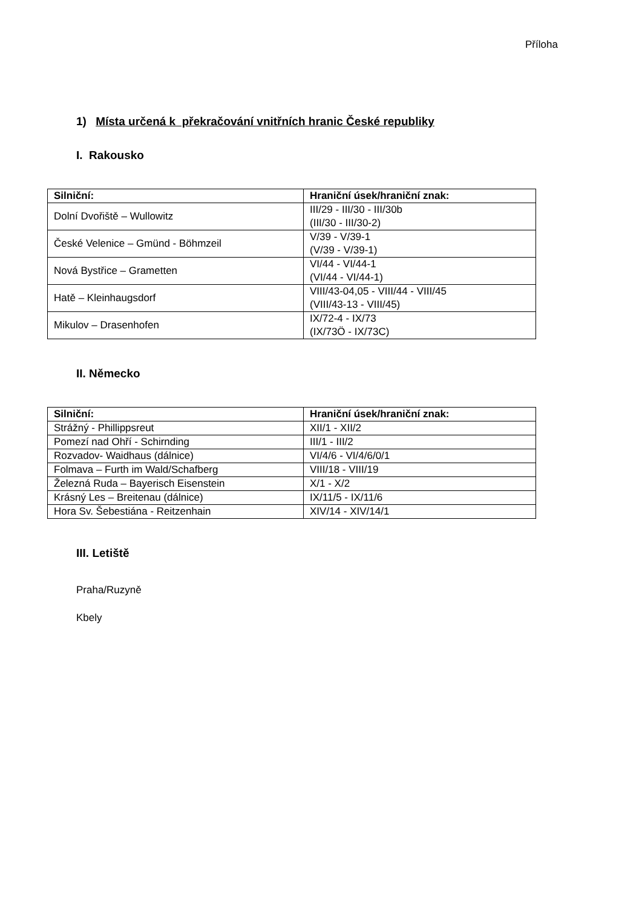Příloha
1) Místa určená k překračování vnitřních hranic České republiky
I. Rakousko
| Silniční: | Hraniční úsek/hraniční znak: |
| --- | --- |
| Dolní Dvořiště – Wullowitz | III/29 - III/30 - III/30b (III/30 - III/30-2) |
| České Velenice – Gmünd - Böhmzeil | V/39 - V/39-1 (V/39 - V/39-1) |
| Nová Bystřice – Grametten | VI/44 - VI/44-1 (VI/44 - VI/44-1) |
| Hatě – Kleinhaugsdorf | VIII/43-04,05 - VIII/44 - VIII/45 (VIII/43-13 - VIII/45) |
| Mikulov – Drasenhofen | IX/72-4 - IX/73 (IX/73Ö - IX/73C) |
II. Německo
| Silniční: | Hraniční úsek/hraniční znak: |
| --- | --- |
| Strážný - Phillippsreut | XII/1 - XII/2 |
| Pomezí nad Ohří - Schirnding | III/1 - III/2 |
| Rozvadov- Waidhaus (dálnice) | VI/4/6 - VI/4/6/0/1 |
| Folmava – Furth im Wald/Schafberg | VIII/18 - VIII/19 |
| Železná Ruda – Bayerisch Eisenstein | X/1 - X/2 |
| Krásný Les – Breitenau (dálnice) | IX/11/5 - IX/11/6 |
| Hora Sv. Šebestiána - Reitzenhain | XIV/14 - XIV/14/1 |
III. Letiště
Praha/Ruzyně
Kbely